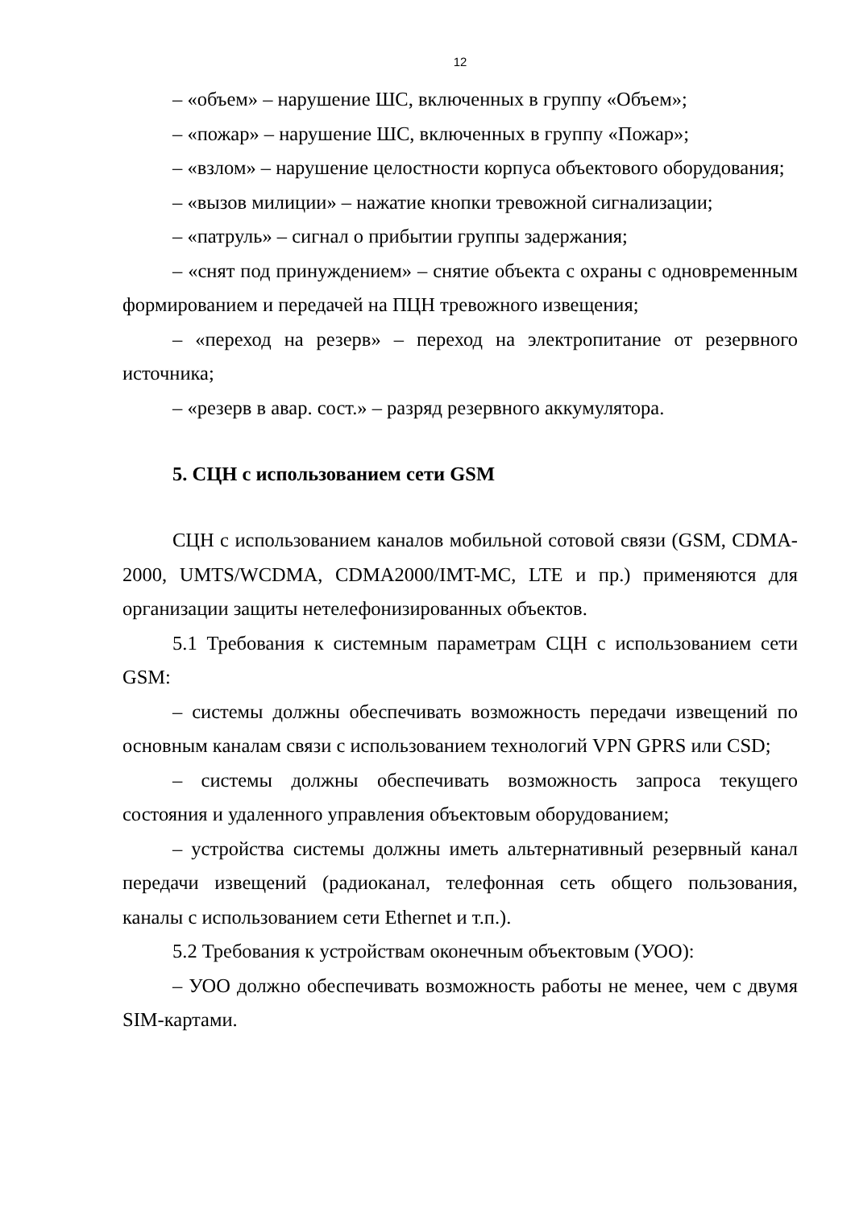12
– «объем» – нарушение ШС, включенных в группу «Объем»;
– «пожар» – нарушение ШС, включенных в группу «Пожар»;
– «взлом» – нарушение целостности корпуса объектового оборудования;
– «вызов милиции» – нажатие кнопки тревожной сигнализации;
– «патруль» – сигнал о прибытии группы задержания;
– «снят под принуждением» – снятие объекта с охраны с одновременным формированием и передачей на ПЦН тревожного извещения;
– «переход на резерв» – переход на электропитание от резервного источника;
– «резерв в авар. сост.» – разряд резервного аккумулятора.
5. СЦН с использованием сети GSM
СЦН с использованием каналов мобильной сотовой связи (GSM, CDMA-2000, UMTS/WCDMA, CDMA2000/IMT-MC, LTE и пр.) применяются для организации защиты нетелефонизированных объектов.
5.1 Требования к системным параметрам СЦН с использованием сети GSM:
– системы должны обеспечивать возможность передачи извещений по основным каналам связи с использованием технологий VPN GPRS или CSD;
– системы должны обеспечивать возможность запроса текущего состояния и удаленного управления объектовым оборудованием;
– устройства системы должны иметь альтернативный резервный канал передачи извещений (радиоканал, телефонная сеть общего пользования, каналы с использованием сети Ethernet и т.п.).
5.2 Требования к устройствам оконечным объектовым (УОО):
– УОО должно обеспечивать возможность работы не менее, чем с двумя SIM-картами.